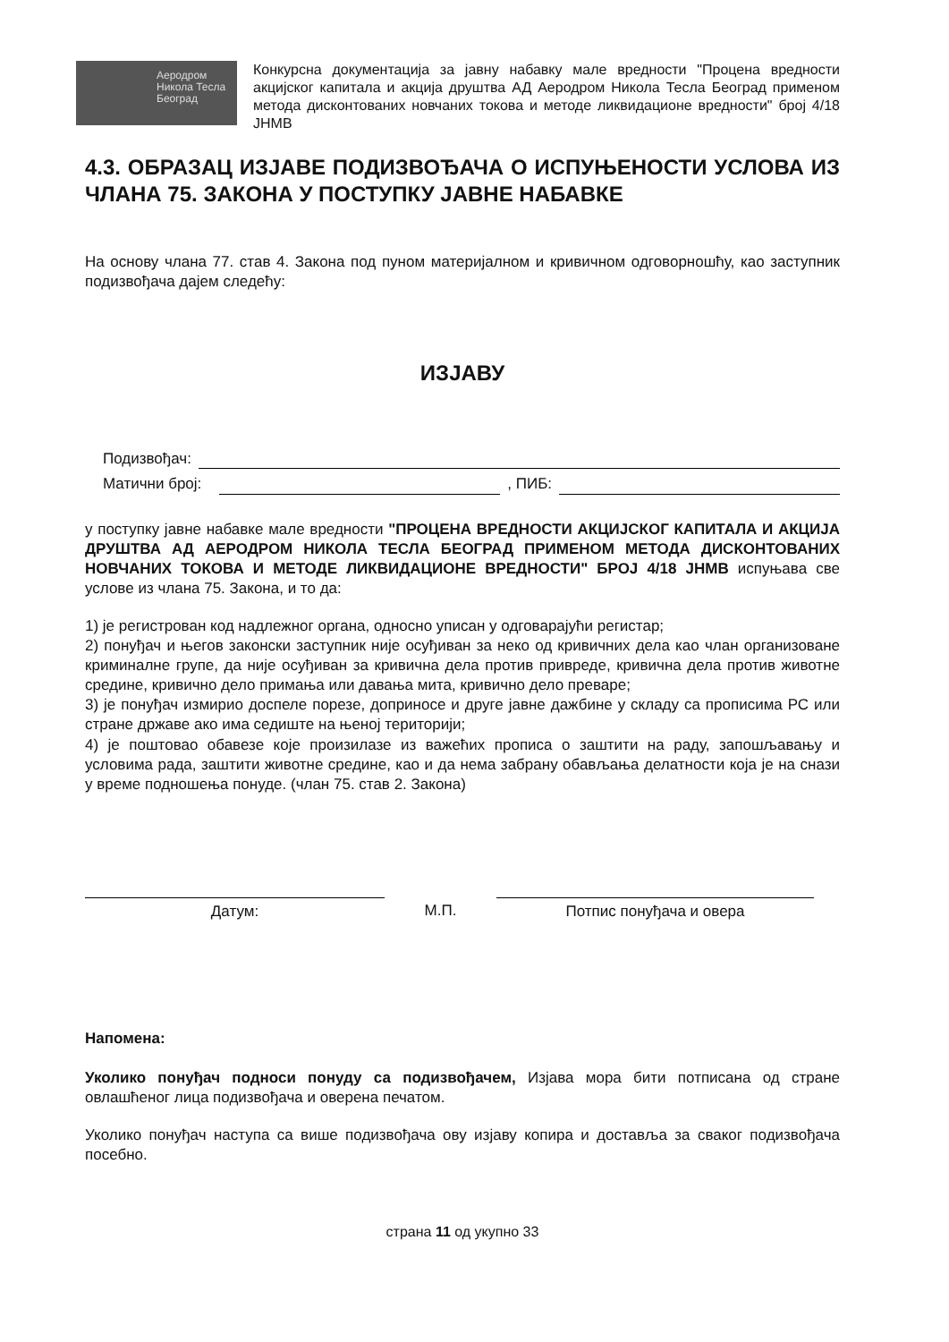Аеродром
Никола Тесла
Београд
Конкурсна документација за јавну набавку мале вредности "Процена вредности акцијског капитала и акција друштва АД Аеродром Никола Тесла Београд применом метода дисконтованих новчаних токова и методе ликвидационе вредности" број 4/18 ЈНМВ
4.3. ОБРАЗАЦ ИЗЈАВЕ ПОДИЗВОЂАЧА О ИСПУЊЕНОСТИ УСЛОВА ИЗ ЧЛАНА 75. ЗАКОНА У ПОСТУПКУ ЈАВНЕ НАБАВКЕ
На основу члана 77. став 4. Закона под пуном материјалном и кривичном одговорношћу, као заступник подизвођача дајем следећу:
ИЗЈАВУ
Подизвођач:
Матични број: , ПИБ:
у поступку јавне набавке мале вредности "ПРОЦЕНА ВРЕДНОСТИ АКЦИЈСКОГ КАПИТАЛА И АКЦИЈА ДРУШТВА АД АЕРОДРОМ НИКОЛА ТЕСЛА БЕОГРАД ПРИМЕНОМ МЕТОДА ДИСКОНТОВАНИХ НОВЧАНИХ ТОКОВА И МЕТОДЕ ЛИКВИДАЦИОНЕ ВРЕДНОСТИ" БРОЈ 4/18 ЈНМВ испуњава све услове из члана 75. Закона, и то да:
1) је регистрован код надлежног органа, односно уписан у одговарајући регистар;
2) понуђач и његов законски заступник није осуђиван за неко од кривичних дела као члан организоване криминалне групе, да није осуђиван за кривична дела против привреде, кривична дела против животне средине, кривично дело примања или давања мита, кривично дело преваре;
3) је понуђач измирио доспеле порезе, доприносе и друге јавне дажбине у складу са прописима РС или стране државе ако има седиште на њеној територији;
4) је поштовао обавезе које произилазе из важећих прописа о заштити на раду, запошљавању и условима рада, заштити животне средине, као и да нема забрану обављања делатности која је на снази у време подношења понуде. (члан 75. став 2. Закона)
Датум: М.П. Потпис понуђача и овера
Напомена:
Уколико понуђач подноси понуду са подизвођачем, Изјава мора бити потписана од стране овлашћеног лица подизвођача и оверена печатом.
Уколико понуђач наступа са више подизвођача ову изјаву копира и доставља за сваког подизвођача посебно.
страна 11 од укупно 33